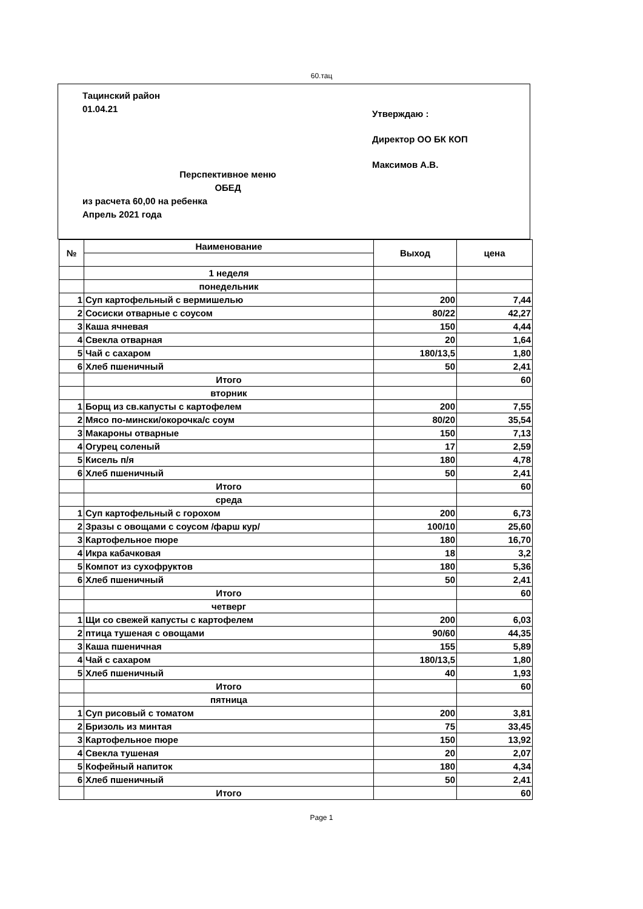60.тац
Тацинский район
01.04.21
Утверждаю :
Директор ОО БК КОП
Максимов А.В.
Перспективное меню
ОБЕД
из расчета 60,00 на ребенка
Апрель 2021 года
| № | Наименование | Выход | цена |
| --- | --- | --- | --- |
| | 1 неделя | | |
| | понедельник | | |
| 1 | Суп картофельный с вермишелью | 200 | 7,44 |
| 2 | Сосиски отварные с соусом | 80/22 | 42,27 |
| 3 | Каша ячневая | 150 | 4,44 |
| 4 | Свекла отварная | 20 | 1,64 |
| 5 | Чай с сахаром | 180/13,5 | 1,80 |
| 6 | Хлеб пшеничный | 50 | 2,41 |
| | Итого | | 60 |
| | вторник | | |
| 1 | Борщ из св.капусты с картофелем | 200 | 7,55 |
| 2 | Мясо по-мински/окорочка/с соум | 80/20 | 35,54 |
| 3 | Макароны отварные | 150 | 7,13 |
| 4 | Огурец соленый | 17 | 2,59 |
| 5 | Кисель п/я | 180 | 4,78 |
| 6 | Хлеб пшеничный | 50 | 2,41 |
| | Итого | | 60 |
| | среда | | |
| 1 | Суп картофельный с горохом | 200 | 6,73 |
| 2 | Зразы с овощами с соусом /фарш кур/ | 100/10 | 25,60 |
| 3 | Картофельное пюре | 180 | 16,70 |
| 4 | Икра кабачковая | 18 | 3,2 |
| 5 | Компот из сухофруктов | 180 | 5,36 |
| 6 | Хлеб пшеничный | 50 | 2,41 |
| | Итого | | 60 |
| | четверг | | |
| 1 | Щи со свежей капусты с картофелем | 200 | 6,03 |
| 2 | птица тушеная с овощами | 90/60 | 44,35 |
| 3 | Каша пшеничная | 155 | 5,89 |
| 4 | Чай с сахаром | 180/13,5 | 1,80 |
| 5 | Хлеб пшеничный | 40 | 1,93 |
| | Итого | | 60 |
| | пятница | | |
| 1 | Суп рисовый с томатом | 200 | 3,81 |
| 2 | Бризоль из минтая | 75 | 33,45 |
| 3 | Картофельное пюре | 150 | 13,92 |
| 4 | Свекла тушеная | 20 | 2,07 |
| 5 | Кофейный напиток | 180 | 4,34 |
| 6 | Хлеб пшеничный | 50 | 2,41 |
| | Итого | | 60 |
Page 1